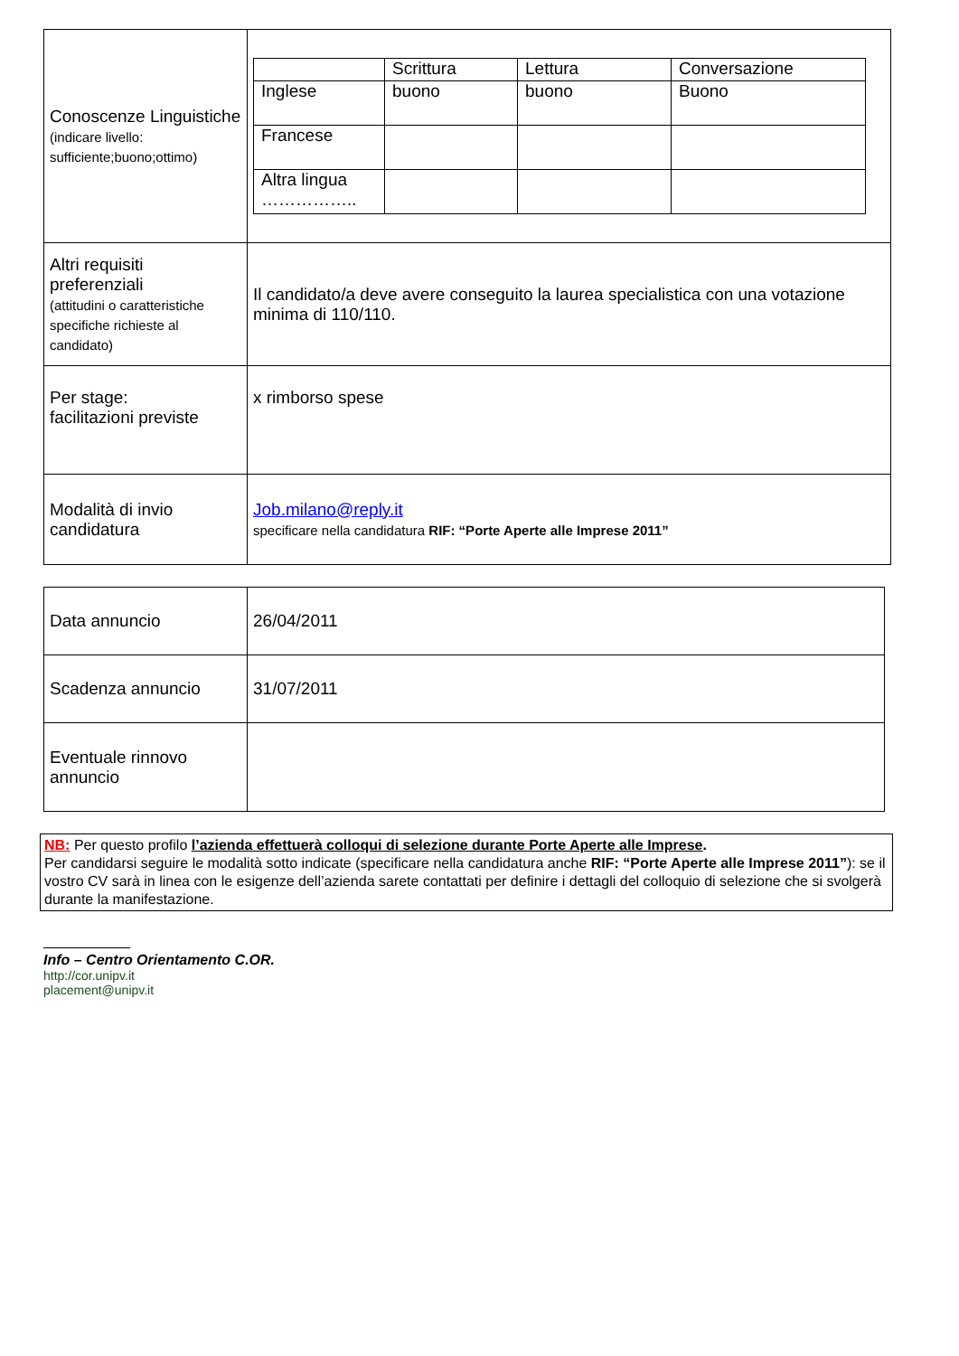| Conoscenze Linguistiche (indicare livello: sufficiente;buono;ottimo) | / / Scrittura / Lettura / Conversazione / / Inglese / buono / buono / Buono / / Francese / / / / / Altra lingua …………….. / / / / |
| Altri requisiti preferenziali (attitudini o caratteristiche specifiche richieste al candidato) | Il candidato/a deve avere conseguito la laurea specialistica con una votazione minima di 110/110. |
| Per stage: facilitazioni previste | x rimborso spese |
| Modalità di invio candidatura | Job.milano@reply.it specificare nella candidatura RIF: “Porte Aperte alle Imprese 2011” |
| Data annuncio | 26/04/2011 |
| Scadenza annuncio | 31/07/2011 |
| Eventuale rinnovo annuncio | |
NB: Per questo profilo l’azienda effettuerà colloqui di selezione durante Porte Aperte alle Imprese.
Per candidarsi seguire le modalità sotto indicate (specificare nella candidatura anche RIF: “Porte Aperte alle Imprese 2011”): se il vostro CV sarà in linea con le esigenze dell’azienda sarete contattati per definire i dettagli del colloquio di selezione che si svolgerà durante la manifestazione.
Info – Centro Orientamento C.OR.
http://cor.unipv.it
placement@unipv.it